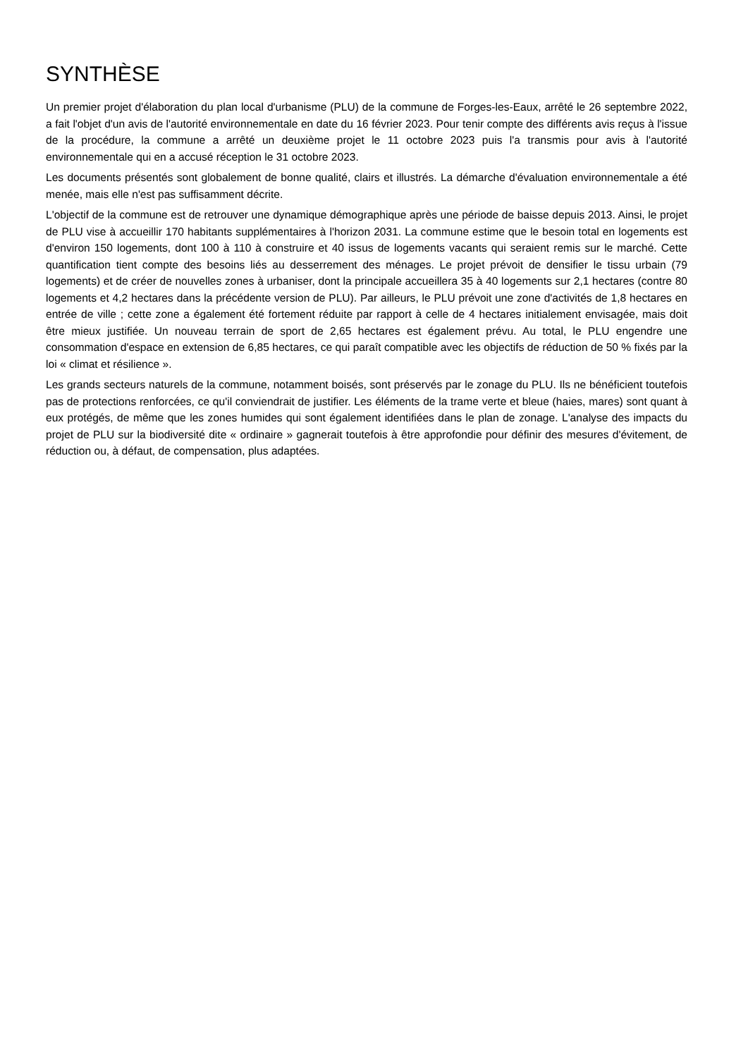SYNTHÈSE
Un premier projet d'élaboration du plan local d'urbanisme (PLU) de la commune de Forges-les-Eaux, arrêté le 26 septembre 2022, a fait l'objet d'un avis de l'autorité environnementale en date du 16 février 2023. Pour tenir compte des différents avis reçus à l'issue de la procédure, la commune a arrêté un deuxième projet le 11 octobre 2023 puis l'a transmis pour avis à l'autorité environnementale qui en a accusé réception le 31 octobre 2023.
Les documents présentés sont globalement de bonne qualité, clairs et illustrés. La démarche d'évaluation environnementale a été menée, mais elle n'est pas suffisamment décrite.
L'objectif de la commune est de retrouver une dynamique démographique après une période de baisse depuis 2013. Ainsi, le projet de PLU vise à accueillir 170 habitants supplémentaires à l'horizon 2031. La commune estime que le besoin total en logements est d'environ 150 logements, dont 100 à 110 à construire et 40 issus de logements vacants qui seraient remis sur le marché. Cette quantification tient compte des besoins liés au desserrement des ménages. Le projet prévoit de densifier le tissu urbain (79 logements) et de créer de nouvelles zones à urbaniser, dont la principale accueillera 35 à 40 logements sur 2,1 hectares (contre 80 logements et 4,2 hectares dans la précédente version de PLU). Par ailleurs, le PLU prévoit une zone d'activités de 1,8 hectares en entrée de ville ; cette zone a également été fortement réduite par rapport à celle de 4 hectares initialement envisagée, mais doit être mieux justifiée. Un nouveau terrain de sport de 2,65 hectares est également prévu. Au total, le PLU engendre une consommation d'espace en extension de 6,85 hectares, ce qui paraît compatible avec les objectifs de réduction de 50 % fixés par la loi « climat et résilience ».
Les grands secteurs naturels de la commune, notamment boisés, sont préservés par le zonage du PLU. Ils ne bénéficient toutefois pas de protections renforcées, ce qu'il conviendrait de justifier. Les éléments de la trame verte et bleue (haies, mares) sont quant à eux protégés, de même que les zones humides qui sont également identifiées dans le plan de zonage. L'analyse des impacts du projet de PLU sur la biodiversité dite « ordinaire » gagnerait toutefois à être approfondie pour définir des mesures d'évitement, de réduction ou, à défaut, de compensation, plus adaptées.